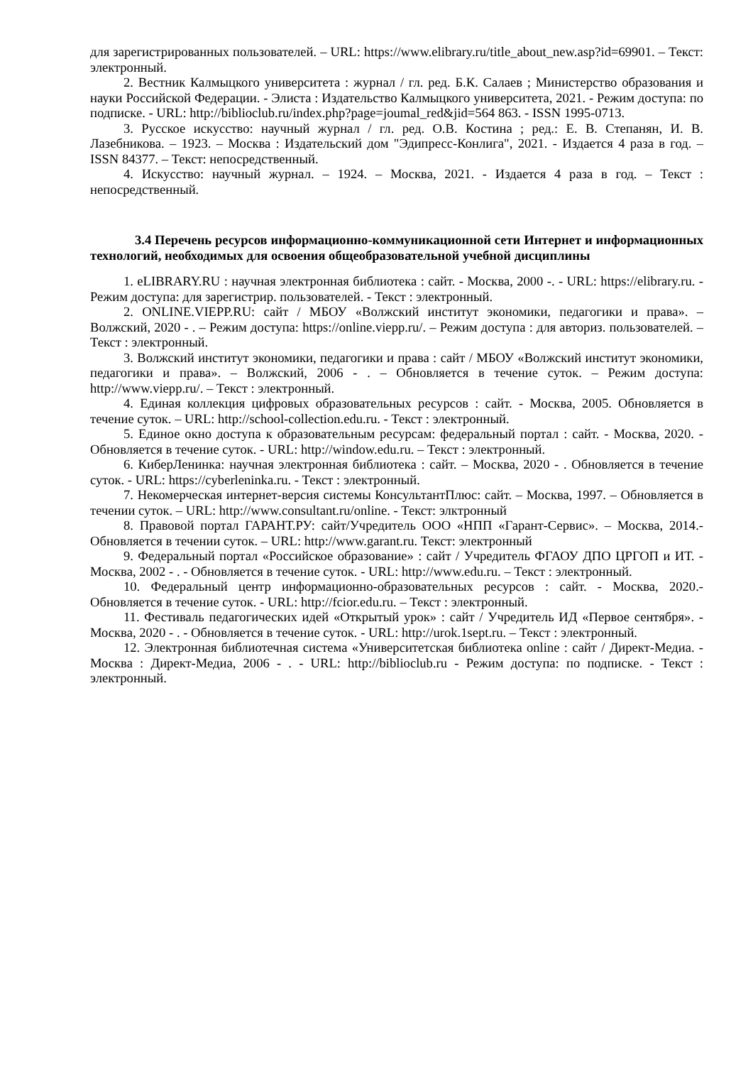для зарегистрированных пользователей. – URL: https://www.elibrary.ru/title_about_new.asp?id=69901. – Текст: электронный.
2. Вестник Калмыцкого университета : журнал / гл. ред. Б.К. Салаев ; Министерство образования и науки Российской Федерации. - Элиста : Издательство Калмыцкого университета, 2021. - Режим доступа: по подписке. - URL: http://biblioclub.ru/index.php?page=joumal_red&jid=564 863. - ISSN 1995-0713.
3. Русское искусство: научный журнал / гл. ред. О.В. Костина ; ред.: Е. В. Степанян, И. В. Лазебникова. – 1923. – Москва : Издательский дом "Эдипресс-Конлига", 2021. - Издается 4 раза в год. – ISSN 84377. – Текст: непосредственный.
4. Искусство: научный журнал. – 1924. – Москва, 2021. - Издается 4 раза в год. – Текст : непосредственный.
3.4 Перечень ресурсов информационно-коммуникационной сети Интернет и информационных технологий, необходимых для освоения общеобразовательной учебной дисциплины
1. eLIBRARY.RU : научная электронная библиотека : сайт. - Москва, 2000 -. - URL: https://elibrary.ru. - Режим доступа: для зарегистрир. пользователей. - Текст : электронный.
2. ONLINE.VIEPP.RU: сайт / МБОУ «Волжский институт экономики, педагогики и права». – Волжский, 2020 - . – Режим доступа: https://online.viepp.ru/. – Режим доступа : для авториз. пользователей. – Текст : электронный.
3. Волжский институт экономики, педагогики и права : сайт / МБОУ «Волжский институт экономики, педагогики и права». – Волжский, 2006 - . – Обновляется в течение суток. – Режим доступа: http://www.viepp.ru/. – Текст : электронный.
4. Единая коллекция цифровых образовательных ресурсов : сайт. - Москва, 2005. Обновляется в течение суток. – URL: http://school-collection.edu.ru. - Текст : электронный.
5. Единое окно доступа к образовательным ресурсам: федеральный портал : сайт. - Москва, 2020. - Обновляется в течение суток. - URL: http://window.edu.ru. – Текст : электронный.
6. КиберЛенинка: научная электронная библиотека : сайт. – Москва, 2020 - . Обновляется в течение суток. - URL: https://cyberleninka.ru. - Текст : электронный.
7. Некомерческая интернет-версия системы КонсультантПлюс: сайт. – Москва, 1997. – Обновляется в течении суток. – URL: http://www.consultant.ru/online. - Текст: элктронный
8. Правовой портал ГАРАНТ.РУ: сайт/Учредитель ООО «НПП «Гарант-Сервис». – Москва, 2014.- Обновляется в течении суток. – URL: http://www.garant.ru. Текст: электронный
9. Федеральный портал «Российское образование» : сайт / Учредитель ФГАОУ ДПО ЦРГОП и ИТ. - Москва, 2002 - . - Обновляется в течение суток. - URL: http://www.edu.ru. – Текст : электронный.
10. Федеральный центр информационно-образовательных ресурсов : сайт. - Москва, 2020.- Обновляется в течение суток. - URL: http://fcior.edu.ru. – Текст : электронный.
11. Фестиваль педагогических идей «Открытый урок» : сайт / Учредитель ИД «Первое сентября». - Москва, 2020 - . - Обновляется в течение суток. - URL: http://urok.1sept.ru. – Текст : электронный.
12. Электронная библиотечная система «Университетская библиотека online : сайт / Директ-Медиа. - Москва : Директ-Медиа, 2006 - . - URL: http://biblioclub.ru - Режим доступа: по подписке. - Текст : электронный.